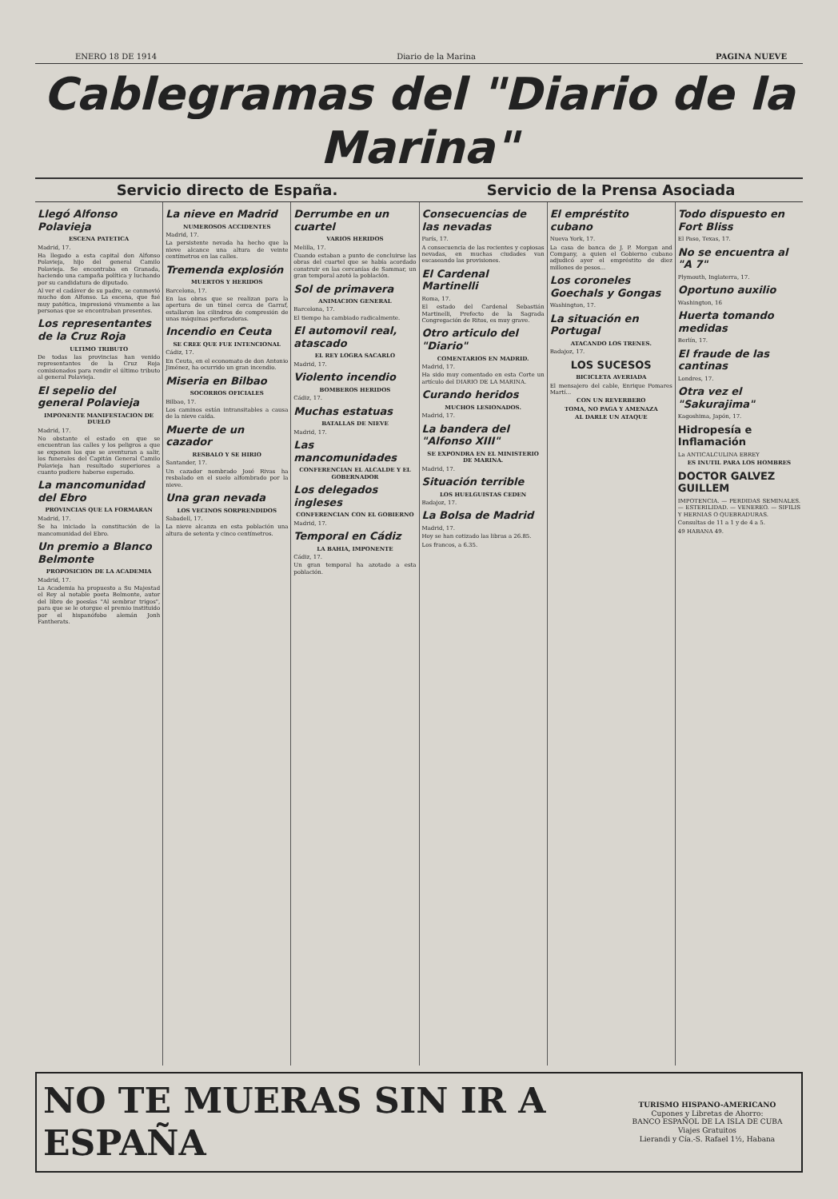ENERO 18 DE 1914 Diario de la Marina PAGINA NUEVE
Cablegramas del "Diario de la Marina"
Servicio directo de España. Servicio de la Prensa Asociada
Llegó Alfonso Polavieja
ESCENA PATETICA
Madrid, 17.
Ha llegado a esta capital don Alfonso Polavieja, hijo del general Camilo Polavieja. Se encontraba en Granada, haciendo una campaña política y luchando por su candidatura de diputado.
Al ver el cadáver de su padre, se conmovió mucho don Alfonso. La escena, que fué muy patética, impresionó vivamente a las personas que se encontraban presentes.
Los representantes de la Cruz Roja
ULTIMO TRIBUTO
De todas las provincias han venido representantes de la Cruz Roja comisionados para rendir el último tributo al general Polavieja.
El sepelio del general Polavieja
IMPONENTE MANIFESTACION DE DUELO
Madrid, 17.
No obstante el estado en que se encuentran las calles y los peligros a que se exponen los que se aventuran a salir, los funerales del Capitán General Camilo Polavieja han resultado superiores a cuanto pudiere haberse esperado.
La mancomunidad del Ebro
PROVINCIAS QUE LA FORMARAN
Madrid, 17.
Se ha iniciado la constitución de la mancomunidad del Ebro.
Un premio a Blanco Belmonte
PROPOSICION DE LA ACADEMIA
Madrid, 17.
La Academia ha propuesto a Su Majestad el Rey al notable poeta Belmonte, autor del libro de poesías "Al sembrar trigos", para que se le otorgue el premio instituido por el hispanófobo alemán Jonh Fantherats.
La nieve en Madrid
NUMEROSOS ACCIDENTES
Madrid, 17.
La persistente nevada ha hecho que la nieve alcance una altura de veinte centímetros en las calles.
Tremenda explosión
MUERTOS Y HERIDOS
Barcelona, 17.
En las obras que se realizan para la apertura de un túnel cerca de Garraf, estallaron los cilindros de compresión de unas máquinas perforadoras.
Incendio en Ceuta
SE CREE QUE FUE INTENCIONAL
Cádiz, 17.
En Ceuta, en el economato de don Antonio Jiménez, ha ocurrido un gran incendio.
Miseria en Bilbao
SOCORROS OFICIALES
Bilbao, 17.
Los caminos están intransitables a causa de la nieve caída.
Muerte de un cazador
RESBALO Y SE HIRIO
Santander, 17.
Un cazador nombrado José Rivas ha resbalado en el suelo alfombrado por la nieve.
Una gran nevada
LOS VECINOS SORPRENDIDOS
Sabadell, 17.
La nieve alcanza en esta población una altura de setenta y cinco centímetros.
Derrumbe en un cuartel
VARIOS HERIDOS
Melilla, 17.
Cuando estaban a punto de concluirse las obras del cuartel que se había acordado construir en las cercanías de Sammar, un gran temporal azotó la población.
Sol de primavera
ANIMACION GENERAL
Barcelona, 17.
El tiempo ha cambiado radicalmente.
El automovil real, atascado
EL REY LOGRA SACARLO
Madrid, 17.
Violento incendio
BOMBEROS HERIDOS
Cádiz, 17.
Muchas estatuas
BATALLAS DE NIEVE
Madrid, 17.
Las mancomunidades
CONFERENCIAN EL ALCALDE Y EL GOBERNADOR
Los delegados ingleses
CONFERENCIAN CON EL GOBIERNO
Madrid, 17.
Temporal en Cádiz
LA BAHIA, IMPONENTE
Cádiz, 17.
Un gran temporal ha azotado a esta población.
Consecuencias de las nevadas
París, 17.
A consecuencia de las recientes y copiosas nevadas, en muchas ciudades van escaseando las provisiones.
El Cardenal Martinelli
Roma, 17.
El estado del Cardenal Sebastián Martinelli, Prefecto de la Sagrada Congregación de Ritos, es muy grave.
Otro articulo del "Diario"
COMENTARIOS EN MADRID.
Madrid, 17.
Ha sido muy comentado en esta Corte un artículo del DIARIO DE LA MARINA.
Curando heridos
MUCHOS LESIONADOS.
Madrid, 17.
La bandera del "Alfonso XIII"
SE EXPONDRA EN EL MINISTERIO DE MARINA.
Madrid, 17.
Situación terrible
LOS HUELGUISTAS CEDEN
Badajoz, 17.
La Bolsa de Madrid
Madrid, 17.
Hoy se han cotizado las libras a 26.85.
Los francos, a 6.35.
El empréstito cubano
Nueva York, 17.
La casa de banca de J. P. Morgan and Company, a quien el Gobierno cubano adjudicó ayer el empréstito de diez millones de pesos...
Los coroneles Goechals y Gongas
Washington, 17.
La situación en Portugal
ATACANDO LOS TRENES.
Badajoz, 17.
LOS SUCESOS
BICICLETA AVERIADA
El mensajero del cable, Enrique Pomares Martí...
CON UN REVERBERO
TOMA, NO PAGA Y AMENAZA
AL DARLE UN ATAQUE
Todo dispuesto en Fort Bliss
El Paso, Texas, 17.
No se encuentra al "A 7"
Plymouth, Inglaterra, 17.
Oportuno auxilio
Washington, 16
Huerta tomando medidas
Berlín, 17.
El fraude de las cantinas
Londres, 17.
Otra vez el "Sakurajima"
Kagoshima, Japón, 17.
Hidropesía e Inflamación
La ANTICALCULINA EBREY
ES INUTIL PARA LOS HOMBRES
DOCTOR GALVEZ GUILLEM
IMPOTENCIA. — PERDIDAS SEMINALES. — ESTERILIDAD. — VENEREO. — SIFILIS Y HERNIAS O QUEBRADURAS.
Consultas de 11 a 1 y de 4 a 5.
49 HABANA 49.
NO TE MUERAS SIN IR A ESPAÑA
TURISMO HISPANO-AMERICANO
Cupones y Libretas de Ahorro:
BANCO ESPAÑOL DE LA ISLA DE CUBA
Viajes Gratuitos
Lierandi y Cía.-S. Rafael 1½, Habana